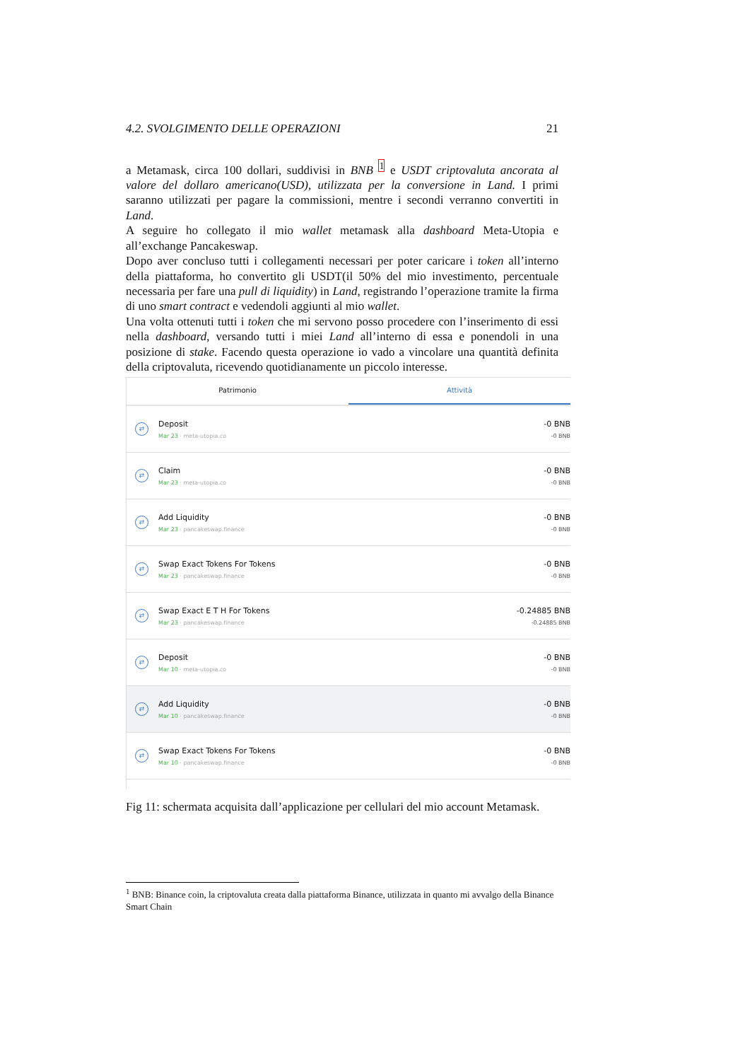4.2. SVOLGIMENTO DELLE OPERAZIONI 21
a Metamask, circa 100 dollari, suddivisi in BNB <sup>1</sup> e USDT criptovaluta ancorata al valore del dollaro americano(USD), utilizzata per la conversione in Land. I primi saranno utilizzati per pagare la commissioni, mentre i secondi verranno convertiti in Land.
A seguire ho collegato il mio wallet metamask alla dashboard Meta-Utopia e all’exchange Pancakeswap.
Dopo aver concluso tutti i collegamenti necessari per poter caricare i token all’interno della piattaforma, ho convertito gli USDT(il 50% del mio investimento, percentuale necessaria per fare una pull di liquidity) in Land, registrando l’operazione tramite la firma di uno smart contract e vedendoli aggiunti al mio wallet.
Una volta ottenuti tutti i token che mi servono posso procedere con l’inserimento di essi nella dashboard, versando tutti i miei Land all’interno di essa e ponendoli in una posizione di stake. Facendo questa operazione io vado a vincolare una quantità definita della criptovaluta, ricevendo quotidianamente un piccolo interesse.
Patrimonio Attività
⇄
Deposit
Mar 23 · meta-utopia.co
-0 BNB
-0 BNB
⇄
Claim
Mar 23 · meta-utopia.co
-0 BNB
-0 BNB
⇄
Add Liquidity
Mar 23 · pancakeswap.finance
-0 BNB
-0 BNB
⇄
Swap Exact Tokens For Tokens
Mar 23 · pancakeswap.finance
-0 BNB
-0 BNB
⇄
Swap Exact E T H For Tokens
Mar 23 · pancakeswap.finance
-0.24885 BNB
-0.24885 BNB
⇄
Deposit
Mar 10 · meta-utopia.co
-0 BNB
-0 BNB
⇄
Add Liquidity
Mar 10 · pancakeswap.finance
-0 BNB
-0 BNB
⇄
Swap Exact Tokens For Tokens
Mar 10 · pancakeswap.finance
-0 BNB
-0 BNB
Fig 11: schermata acquisita dall’applicazione per cellulari del mio account Metamask.
<sup>1</sup> BNB: Binance coin, la criptovaluta creata dalla piattaforma Binance, utilizzata in quanto mi avvalgo della Binance Smart Chain